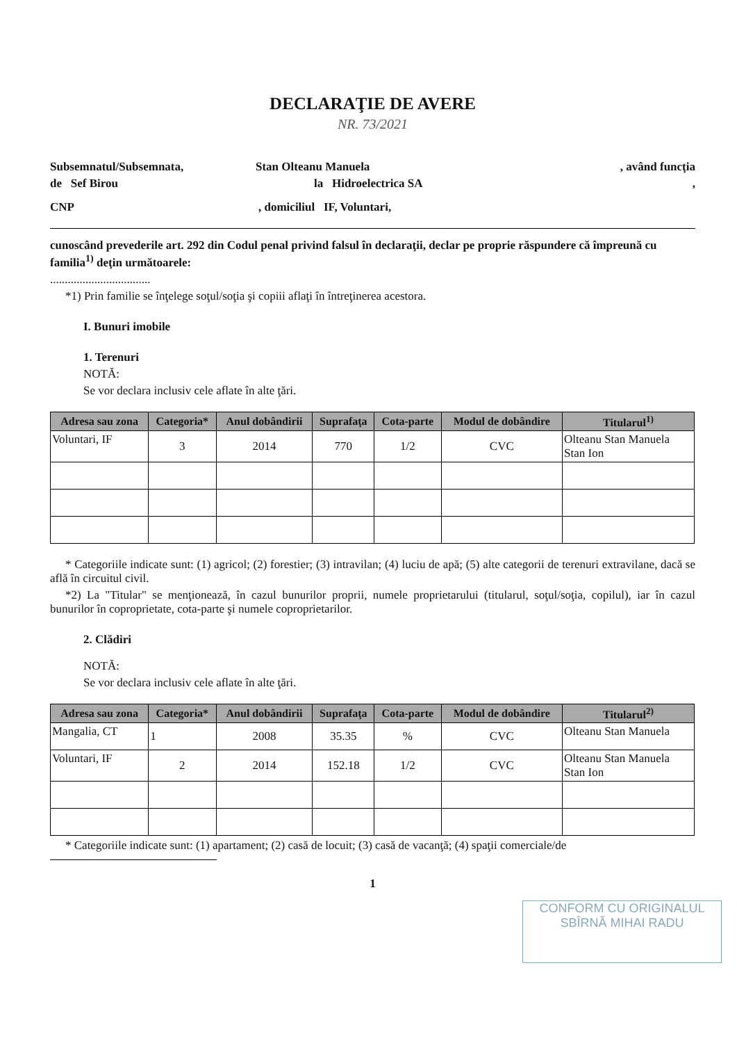DECLARAŢIE DE AVERE
NR. 73/2021
Subsemnatul/Subsemnata, Stan Olteanu Manuela, având funcţia
de Sef Birou la Hidroelectrica SA,
CNP, domiciliul IF, Voluntari,
cunoscând prevederile art. 292 din Codul penal privind falsul în declaraţii, declar pe proprie răspundere că împreună cu familia<sup>1)</sup> deţin următoarele:
..................................
*1) Prin familie se înţelege soţul/soţia şi copiii aflaţi în întreţinerea acestora.
I. Bunuri imobile
1. Terenuri
NOTĂ:
Se vor declara inclusiv cele aflate în alte ţări.
| Adresa sau zona | Categoria* | Anul dobândirii | Suprafaţa | Cota-parte | Modul de dobândire | Titularul<sup>1)</sup> |
| --- | --- | --- | --- | --- | --- | --- |
| Voluntari, IF | 3 | 2014 | 770 | 1/2 | CVC | Olteanu Stan Manuela Stan Ion |
* Categoriile indicate sunt: (1) agricol; (2) forestier; (3) intravilan; (4) luciu de apă; (5) alte categorii de terenuri extravilane, dacă se află în circuitul civil.
*2) La "Titular" se menţionează, în cazul bunurilor proprii, numele proprietarului (titularul, soţul/soţia, copilul), iar în cazul bunurilor în coproprietate, cota-parte şi numele coproprietarilor.
2. Clădiri
NOTĂ:
Se vor declara inclusiv cele aflate în alte ţări.
| Adresa sau zona | Categoria* | Anul dobândirii | Suprafaţa | Cota-parte | Modul de dobândire | Titularul<sup>2)</sup> |
| --- | --- | --- | --- | --- | --- | --- |
| Mangalia, CT | 1 | 2008 | 35.35 | % | CVC | Olteanu Stan Manuela |
| Voluntari, IF | 2 | 2014 | 152.18 | 1/2 | CVC | Olteanu Stan Manuela Stan Ion |
* Categoriile indicate sunt: (1) apartament; (2) casă de locuit; (3) casă de vacanţă; (4) spaţii comerciale/de
1
CONFORM CU ORIGINALUL
SBÎRNĂ MIHAI RADU